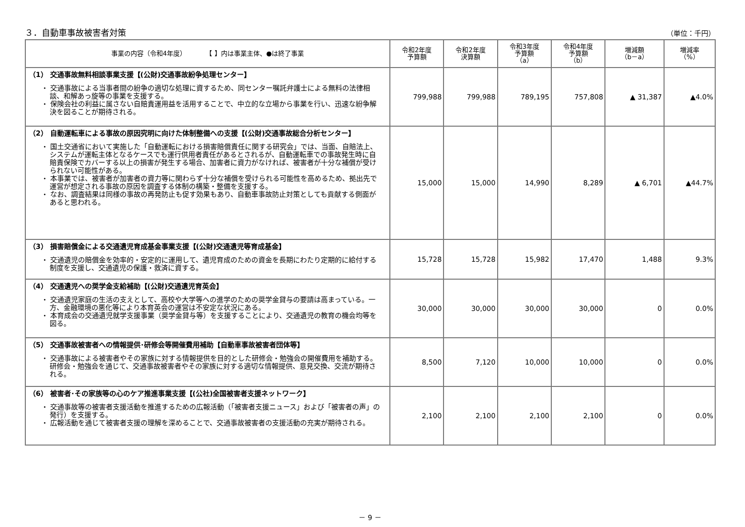３．自動車事故被害者対策 （単位：千円）
| 事業の内容（令和4年度） 【 】内は事業主体、●は終了事業 | 令和2年度 予算額 | 令和2年度 決算額 | 令和3年度 予算額 （a） | 令和4年度 予算額 （b） | 増減額 （b－a） | 増減率 （%） |
| --- | --- | --- | --- | --- | --- | --- |
| （1） 交通事故無料相談事業支援【(公財)交通事故紛争処理センター】 ・ 交通事故による当事者間の紛争の適切な処理に資するため、同センター嘱託弁護士による無料の法律相談、和解あっ旋等の事業を支援する。 ・ 保険会社の利益に属さない自賠責運用益を活用することで、中立的な立場から事業を行い、迅速な紛争解決を図ることが期待される。 | 799,988 | 799,988 | 789,195 | 757,808 | ▲ 31,387 | ▲4.0% |
| （2） 自動運転車による事故の原因究明に向けた体制整備への支援【(公財)交通事故総合分析センター】 ・ 国土交通省において実施した「自動運転における損害賠償責任に関する研究会」では、当面、自賠法上、システムが運転主体となるケースでも運行供用者責任があるとされるが、自動運転車での事故発生時に自賠責保険でカバーする以上の損害が発生する場合、加害者に資力がなければ、被害者が十分な補償が受けられない可能性がある。 ・ 本事業では、被害者が加害者の資力等に関わらず十分な補償を受けられる可能性を高めるため、拠出先で運営が想定される事故の原因を調査する体制の構築・整備を支援する。 ・ なお、調査結果は同様の事故の再発防止も促す効果もあり、自動車事故防止対策としても貢献する側面があると思われる。 | 15,000 | 15,000 | 14,990 | 8,289 | ▲ 6,701 | ▲44.7% |
| （3） 損害賠償金による交通遺児育成基金事業支援【(公財)交通遺児等育成基金】 ・ 交通遺児の賠償金を効率的・安定的に運用して、遺児育成のための資金を長期にわたり定期的に給付する制度を支援し、交通遺児の保護・救済に資する。 | 15,728 | 15,728 | 15,982 | 17,470 | 1,488 | 9.3% |
| （4） 交通遺児への奨学金支給補助【(公財)交通遺児育英会】 ・ 交通遺児家庭の生活の支えとして、高校や大学等への進学のための奨学金貸与の要請は高まっている。一方、金融環境の悪化等により本育英会の運営は不安定な状況にある。 ・ 本育成会の交通遺児就学支援事業（奨学金貸与等）を支援することにより、交通遺児の教育の機会均等を図る。 | 30,000 | 30,000 | 30,000 | 30,000 | 0 | 0.0% |
| （5） 交通事故被害者への情報提供･研修会等開催費用補助【自動車事故被害者団体等】 ・ 交通事故による被害者やその家族に対する情報提供を目的とした研修会・勉強会の開催費用を補助する。研修会・勉強会を通じて、交通事故被害者やその家族に対する適切な情報提供、意見交換、交流が期待される。 | 8,500 | 7,120 | 10,000 | 10,000 | 0 | 0.0% |
| （6） 被害者･その家族等の心のケア推進事業支援【(公社)全国被害者支援ネットワーク】 ・ 交通事故等の被害者支援活動を推進するための広報活動（「被害者支援ニュース」および「被害者の声」の発行）を支援する。 ・ 広報活動を通じて被害者支援の理解を深めることで、交通事故被害者の支援活動の充実が期待される。 | 2,100 | 2,100 | 2,100 | 2,100 | 0 | 0.0% |
－ 9 －